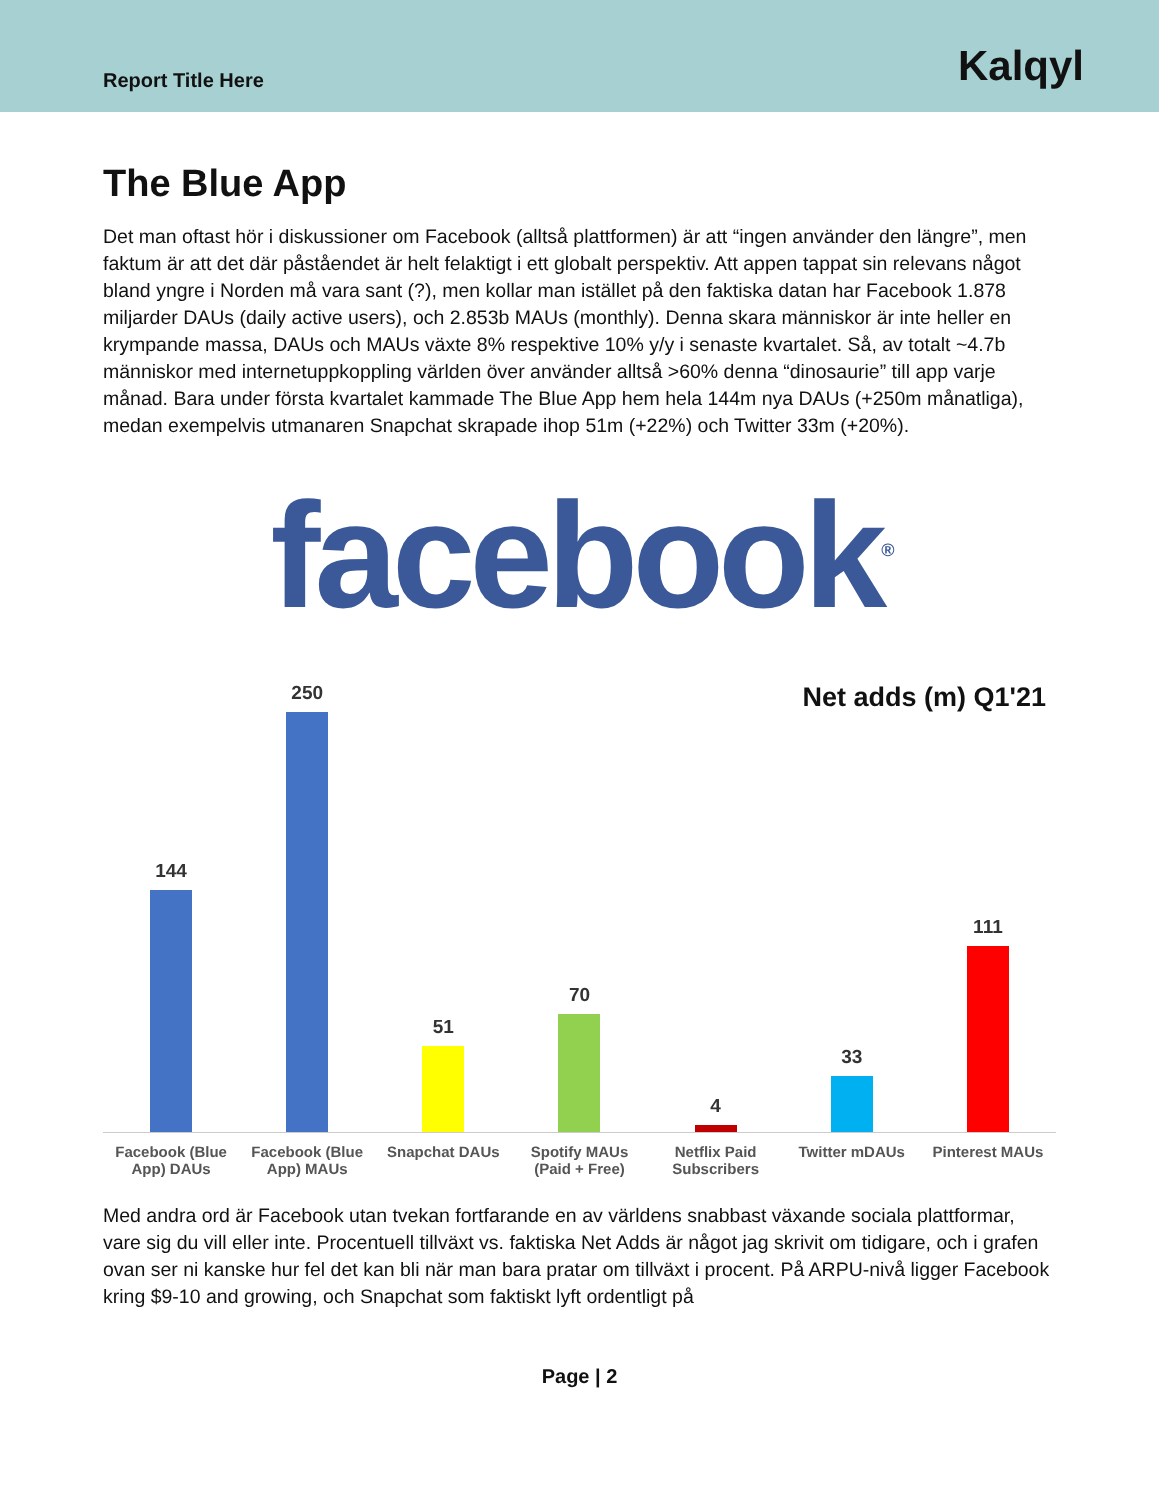Report Title Here
Kalqyl
The Blue App
Det man oftast hör i diskussioner om Facebook (alltså plattformen) är att “ingen använder den längre”, men faktum är att det där påståendet är helt felaktigt i ett globalt perspektiv. Att appen tappat sin relevans något bland yngre i Norden må vara sant (?), men kollar man istället på den faktiska datan har Facebook 1.878 miljarder DAUs (daily active users), och 2.853b MAUs (monthly). Denna skara människor är inte heller en krympande massa, DAUs och MAUs växte 8% respektive 10% y/y i senaste kvartalet. Så, av totalt ~4.7b människor med internetuppkoppling världen över använder alltså >60% denna “dinosaurie” till app varje månad. Bara under första kvartalet kammade The Blue App hem hela 144m nya DAUs (+250m månatliga), medan exempelvis utmanaren Snapchat skrapade ihop 51m (+22%) och Twitter 33m (+20%).
facebook<sup>®</sup>
Net adds (m) Q1'21
144
250
51
70
4
33
111
Facebook (Blue App) DAUs Facebook (Blue App) MAUs Snapchat DAUs Spotify MAUs (Paid + Free) Netflix Paid Subscribers Twitter mDAUs Pinterest MAUs
Med andra ord är Facebook utan tvekan fortfarande en av världens snabbast växande sociala plattformar, vare sig du vill eller inte. Procentuell tillväxt vs. faktiska Net Adds är något jag skrivit om tidigare, och i grafen ovan ser ni kanske hur fel det kan bli när man bara pratar om tillväxt i procent. På ARPU-nivå ligger Facebook kring $9-10 and growing, och Snapchat som faktiskt lyft ordentligt på
Page | 2